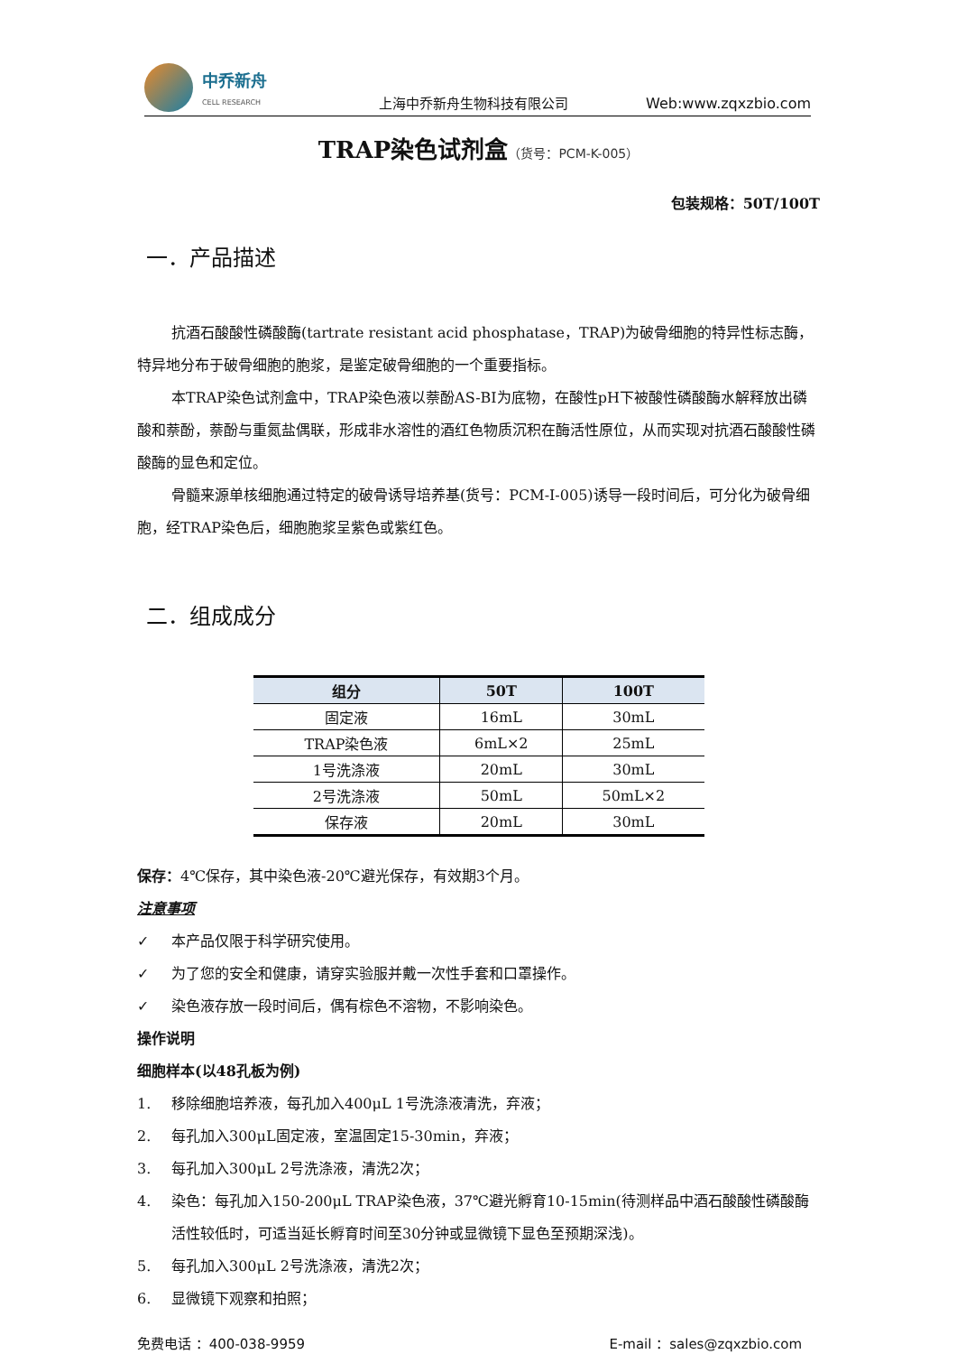中乔新舟
CELL RESEARCH
上海中乔新舟生物科技有限公司
Web:www.zqxzbio.com
TRAP染色试剂盒（货号：PCM-K-005）
包装规格：50T/100T
一．产品描述
抗酒石酸酸性磷酸酶(tartrate resistant acid phosphatase，TRAP)为破骨细胞的特异性标志酶，特异地分布于破骨细胞的胞浆，是鉴定破骨细胞的一个重要指标。
本TRAP染色试剂盒中，TRAP染色液以萘酚AS-BI为底物，在酸性pH下被酸性磷酸酶水解释放出磷酸和萘酚，萘酚与重氮盐偶联，形成非水溶性的酒红色物质沉积在酶活性原位，从而实现对抗酒石酸酸性磷酸酶的显色和定位。
骨髓来源单核细胞通过特定的破骨诱导培养基(货号：PCM-I-005)诱导一段时间后，可分化为破骨细胞，经TRAP染色后，细胞胞浆呈紫色或紫红色。
二．组成成分
| 组分 | 50T | 100T |
| --- | --- | --- |
| 固定液 | 16mL | 30mL |
| TRAP染色液 | 6mL×2 | 25mL |
| 1号洗涤液 | 20mL | 30mL |
| 2号洗涤液 | 50mL | 50mL×2 |
| 保存液 | 20mL | 30mL |
保存：4℃保存，其中染色液-20℃避光保存，有效期3个月。
注意事项
✓ 本产品仅限于科学研究使用。
✓ 为了您的安全和健康，请穿实验服并戴一次性手套和口罩操作。
✓ 染色液存放一段时间后，偶有棕色不溶物，不影响染色。
操作说明
细胞样本(以48孔板为例)
1. 移除细胞培养液，每孔加入400μL 1号洗涤液清洗，弃液；
2. 每孔加入300μL固定液，室温固定15-30min，弃液；
3. 每孔加入300μL 2号洗涤液，清洗2次；
4. 染色：每孔加入150-200μL TRAP染色液，37℃避光孵育10-15min(待测样品中酒石酸酸性磷酸酶活性较低时，可适当延长孵育时间至30分钟或显微镜下显色至预期深浅)。
5. 每孔加入300μL 2号洗涤液，清洗2次；
6. 显微镜下观察和拍照；
免费电话 ：400-038-9959 E-mail ：sales@zqxzbio.com